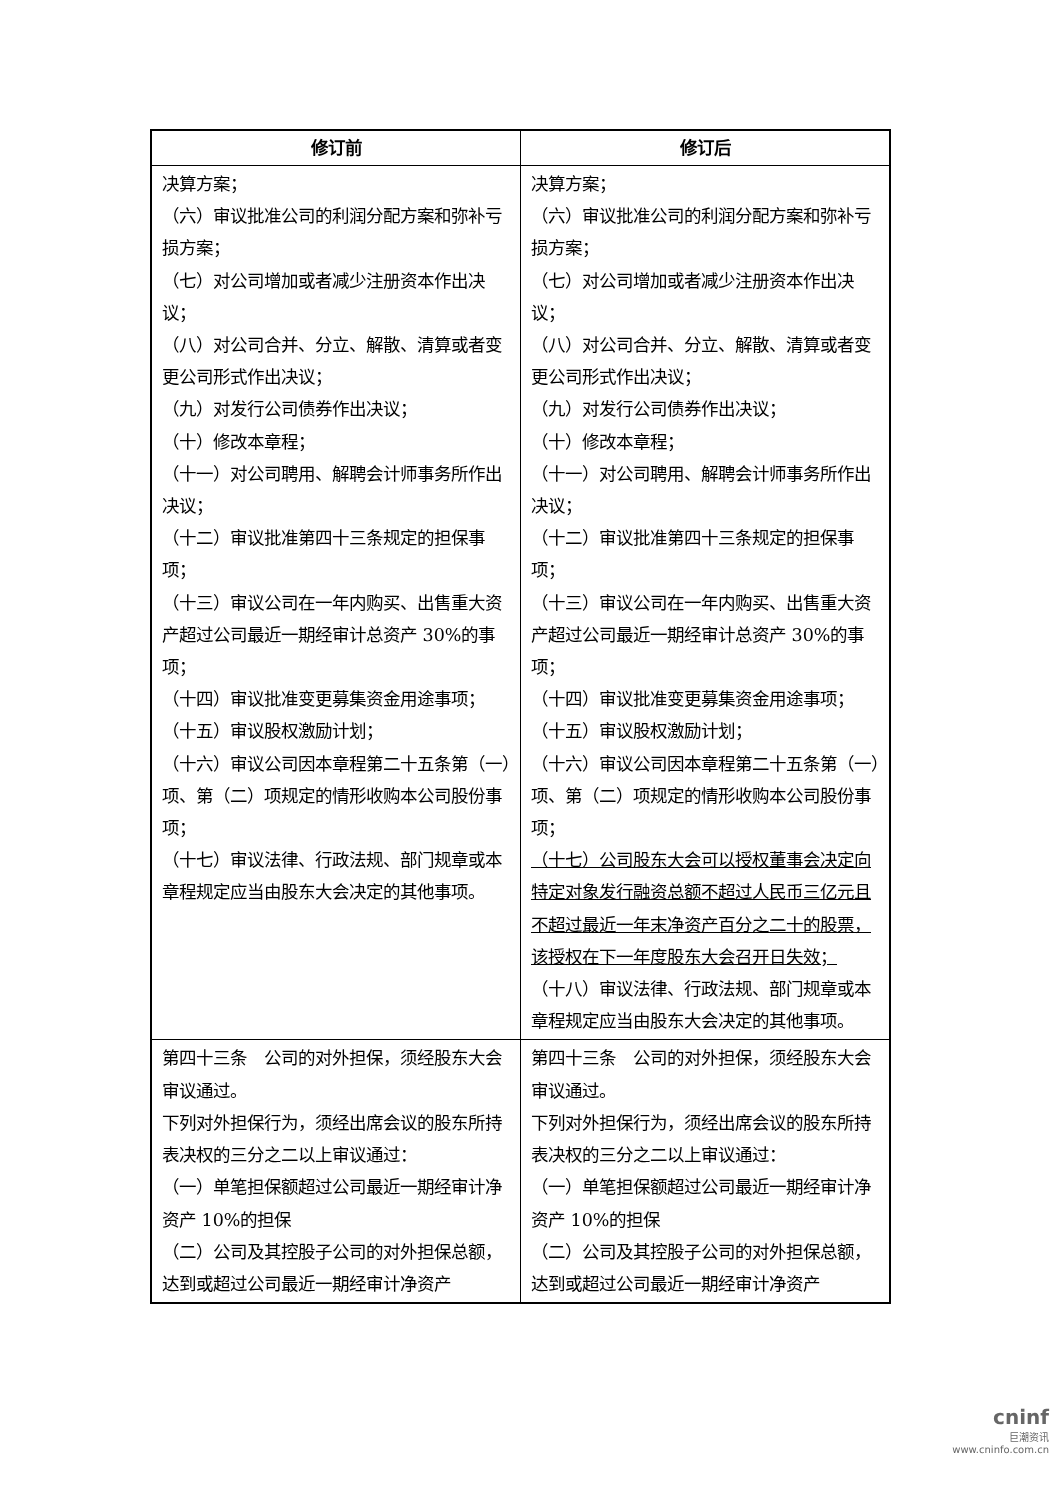| 修订前 | 修订后 |
| --- | --- |
| 决算方案； （六）审议批准公司的利润分配方案和弥补亏损方案； （七）对公司增加或者减少注册资本作出决议； （八）对公司合并、分立、解散、清算或者变更公司形式作出决议； （九）对发行公司债券作出决议； （十）修改本章程； （十一）对公司聘用、解聘会计师事务所作出决议； （十二）审议批准第四十三条规定的担保事项； （十三）审议公司在一年内购买、出售重大资产超过公司最近一期经审计总资产 30%的事项； （十四）审议批准变更募集资金用途事项； （十五）审议股权激励计划； （十六）审议公司因本章程第二十五条第（一）项、第（二）项规定的情形收购本公司股份事项； （十七）审议法律、行政法规、部门规章或本章程规定应当由股东大会决定的其他事项。 | 决算方案； （六）审议批准公司的利润分配方案和弥补亏损方案； （七）对公司增加或者减少注册资本作出决议； （八）对公司合并、分立、解散、清算或者变更公司形式作出决议； （九）对发行公司债券作出决议； （十）修改本章程； （十一）对公司聘用、解聘会计师事务所作出决议； （十二）审议批准第四十三条规定的担保事项； （十三）审议公司在一年内购买、出售重大资产超过公司最近一期经审计总资产 30%的事项； （十四）审议批准变更募集资金用途事项； （十五）审议股权激励计划； （十六）审议公司因本章程第二十五条第（一）项、第（二）项规定的情形收购本公司股份事项； （十七）公司股东大会可以授权董事会决定向特定对象发行融资总额不超过人民币三亿元且不超过最近一年末净资产百分之二十的股票，该授权在下一年度股东大会召开日失效； （十八）审议法律、行政法规、部门规章或本章程规定应当由股东大会决定的其他事项。 |
| 第四十三条 公司的对外担保，须经股东大会审议通过。 下列对外担保行为，须经出席会议的股东所持表决权的三分之二以上审议通过： （一）单笔担保额超过公司最近一期经审计净资产 10%的担保 （二）公司及其控股子公司的对外担保总额，达到或超过公司最近一期经审计净资产 | 第四十三条 公司的对外担保，须经股东大会审议通过。 下列对外担保行为，须经出席会议的股东所持表决权的三分之二以上审议通过： （一）单笔担保额超过公司最近一期经审计净资产 10%的担保 （二）公司及其控股子公司的对外担保总额，达到或超过公司最近一期经审计净资产 |
cninf
巨潮资讯
www.cninfo.com.cn